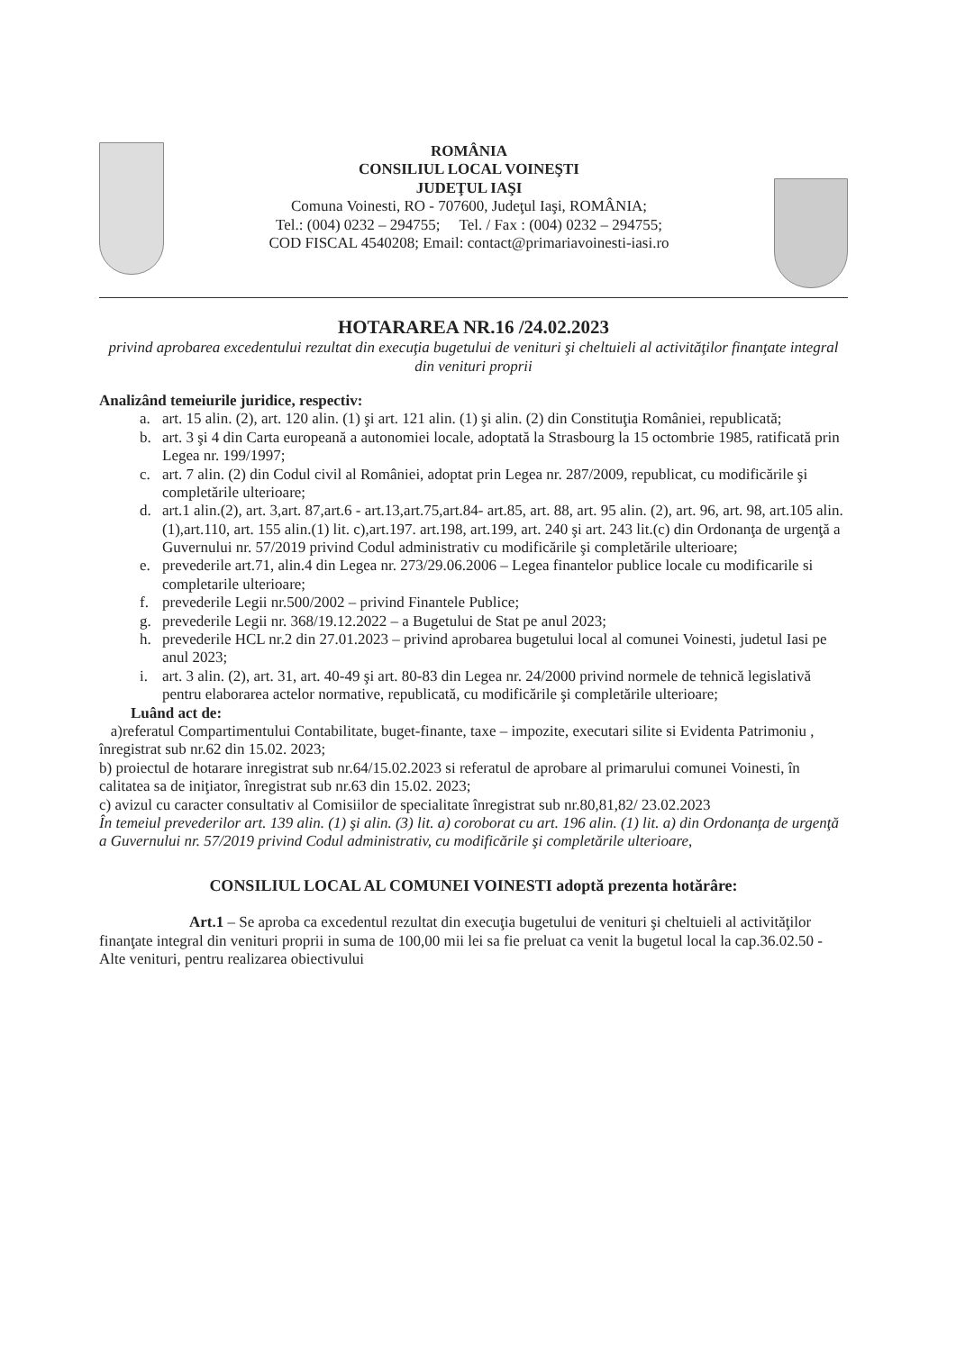ROMÂNIA
CONSILIUL LOCAL VOINEŞTI
JUDEŢUL IAŞI
Comuna Voinesti, RO - 707600, Judeţul Iaşi, ROMÂNIA;
Tel.: (004) 0232 – 294755; Tel. / Fax : (004) 0232 – 294755;
COD FISCAL 4540208; Email: contact@primariavoinesti-iasi.ro
HOTARAREA NR.16 /24.02.2023
privind aprobarea excedentului rezultat din execuţia bugetului de venituri şi cheltuieli al activităţilor finanţate integral din venituri proprii
Analizând temeiurile juridice, respectiv:
a. art. 15 alin. (2), art. 120 alin. (1) şi art. 121 alin. (1) şi alin. (2) din Constituţia României, republicată;
b. art. 3 şi 4 din Carta europeană a autonomiei locale, adoptată la Strasbourg la 15 octombrie 1985, ratificată prin Legea nr. 199/1997;
c. art. 7 alin. (2) din Codul civil al României, adoptat prin Legea nr. 287/2009, republicat, cu modificările şi completările ulterioare;
d. art.1 alin.(2), art. 3,art. 87,art.6 - art.13,art.75,art.84- art.85, art. 88, art. 95 alin. (2), art. 96, art. 98, art.105 alin.(1),art.110, art. 155 alin.(1) lit. c),art.197. art.198, art.199, art. 240 şi art. 243 lit.(c) din Ordonanţa de urgenţă a Guvernului nr. 57/2019 privind Codul administrativ cu modificările şi completările ulterioare;
e. prevederile art.71, alin.4 din Legea nr. 273/29.06.2006 – Legea finantelor publice locale cu modificarile si completarile ulterioare;
f. prevederile Legii nr.500/2002 – privind Finantele Publice;
g. prevederile Legii nr. 368/19.12.2022 – a Bugetului de Stat pe anul 2023;
h. prevederile HCL nr.2 din 27.01.2023 – privind aprobarea bugetului local al comunei Voinesti, judetul Iasi pe anul 2023;
i. art. 3 alin. (2), art. 31, art. 40-49 şi art. 80-83 din Legea nr. 24/2000 privind normele de tehnică legislativă pentru elaborarea actelor normative, republicată, cu modificările şi completările ulterioare;
Luând act de:
a)referatul Compartimentului Contabilitate, buget-finante, taxe – impozite, executari silite si Evidenta Patrimoniu , înregistrat sub nr.62 din 15.02. 2023;
b) proiectul de hotarare inregistrat sub nr.64/15.02.2023 si referatul de aprobare al primarului comunei Voinesti, în calitatea sa de iniţiator, înregistrat sub nr.63 din 15.02. 2023;
c) avizul cu caracter consultativ al Comisiilor de specialitate înregistrat sub nr.80,81,82/ 23.02.2023
În temeiul prevederilor art. 139 alin. (1) şi alin. (3) lit. a) coroborat cu art. 196 alin. (1) lit. a) din Ordonanţa de urgenţă a Guvernului nr. 57/2019 privind Codul administrativ, cu modificările şi completările ulterioare,
CONSILIUL LOCAL AL COMUNEI VOINESTI adoptă prezenta hotărâre:
Art.1 – Se aproba ca excedentul rezultat din execuţia bugetului de venituri şi cheltuieli al activităţilor finanţate integral din venituri proprii in suma de 100,00 mii lei sa fie preluat ca venit la bugetul local la cap.36.02.50 - Alte venituri, pentru realizarea obiectivului